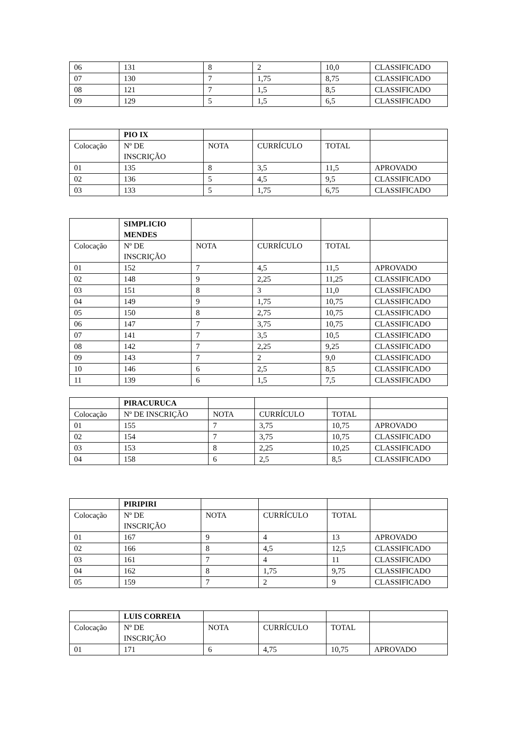| 06 | 131 | 8 | 2 | 10,0 | CLASSIFICADO |
| 07 | 130 | 7 | 1,75 | 8,75 | CLASSIFICADO |
| 08 | 121 | 7 | 1,5 | 8,5 | CLASSIFICADO |
| 09 | 129 | 5 | 1,5 | 6,5 | CLASSIFICADO |
| | PIO IX | | | | |
| Colocação | Nº DE INSCRIÇÃO | NOTA | CURRÍCULO | TOTAL | |
| 01 | 135 | 8 | 3,5 | 11,5 | APROVADO |
| 02 | 136 | 5 | 4,5 | 9,5 | CLASSIFICADO |
| 03 | 133 | 5 | 1,75 | 6,75 | CLASSIFICADO |
| | SIMPLICIO MENDES | | | | |
| Colocação | Nº DE INSCRIÇÃO | NOTA | CURRÍCULO | TOTAL | |
| 01 | 152 | 7 | 4,5 | 11,5 | APROVADO |
| 02 | 148 | 9 | 2,25 | 11,25 | CLASSIFICADO |
| 03 | 151 | 8 | 3 | 11,0 | CLASSIFICADO |
| 04 | 149 | 9 | 1,75 | 10,75 | CLASSIFICADO |
| 05 | 150 | 8 | 2,75 | 10,75 | CLASSIFICADO |
| 06 | 147 | 7 | 3,75 | 10,75 | CLASSIFICADO |
| 07 | 141 | 7 | 3,5 | 10,5 | CLASSIFICADO |
| 08 | 142 | 7 | 2,25 | 9,25 | CLASSIFICADO |
| 09 | 143 | 7 | 2 | 9,0 | CLASSIFICADO |
| 10 | 146 | 6 | 2,5 | 8,5 | CLASSIFICADO |
| 11 | 139 | 6 | 1,5 | 7,5 | CLASSIFICADO |
| | PIRACURUCA | | | | |
| Colocação | Nº DE INSCRIÇÃO | NOTA | CURRÍCULO | TOTAL | |
| 01 | 155 | 7 | 3,75 | 10,75 | APROVADO |
| 02 | 154 | 7 | 3,75 | 10,75 | CLASSIFICADO |
| 03 | 153 | 8 | 2,25 | 10,25 | CLASSIFICADO |
| 04 | 158 | 6 | 2,5 | 8,5 | CLASSIFICADO |
| | PIRIPIRI | | | | |
| Colocação | Nº DE INSCRIÇÃO | NOTA | CURRÍCULO | TOTAL | |
| 01 | 167 | 9 | 4 | 13 | APROVADO |
| 02 | 166 | 8 | 4,5 | 12,5 | CLASSIFICADO |
| 03 | 161 | 7 | 4 | 11 | CLASSIFICADO |
| 04 | 162 | 8 | 1,75 | 9,75 | CLASSIFICADO |
| 05 | 159 | 7 | 2 | 9 | CLASSIFICADO |
| | LUIS CORREIA | | | | |
| Colocação | Nº DE INSCRIÇÃO | NOTA | CURRÍCULO | TOTAL | |
| 01 | 171 | 6 | 4,75 | 10,75 | APROVADO |